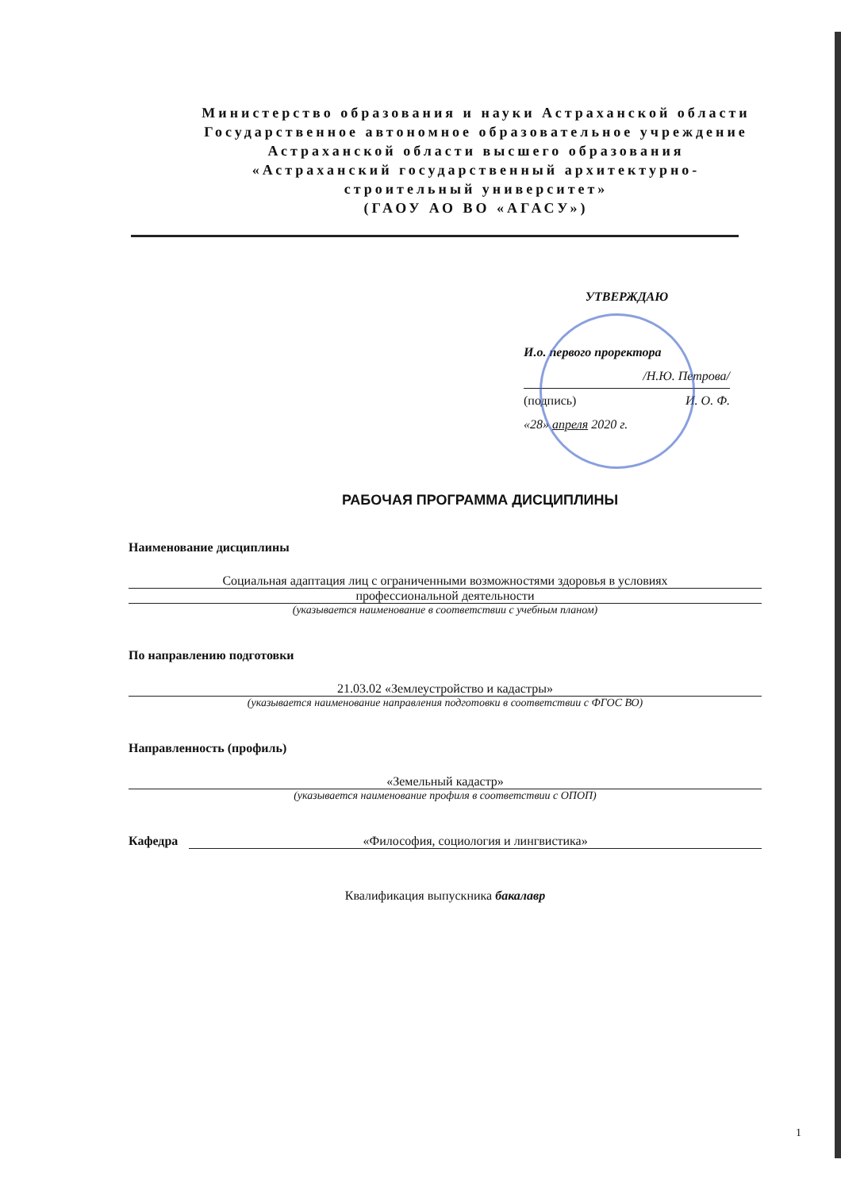Министерство образования и науки Астраханской области
Государственное автономное образовательное учреждение
Астраханской области высшего образования
«Астраханский государственный архитектурно-
строительный университет»
(ГАОУ АО ВО «АГАСУ»)
УТВЕРЖДАЮ
И.о. первого проректора
/Н.Ю. Петрова/
(подпись) И. О. Ф.
«28» апреля 2020 г.
РАБОЧАЯ ПРОГРАММА ДИСЦИПЛИНЫ
Наименование дисциплины
Социальная адаптация лиц с ограниченными возможностями здоровья в условиях
профессиональной деятельности
(указывается наименование в соответствии с учебным планом)
По направлению подготовки
21.03.02 «Землеустройство и кадастры»
(указывается наименование направления подготовки в соответствии с ФГОС ВО)
Направленность (профиль)
«Земельный кадастр»
(указывается наименование профиля в соответствии с ОПОП)
Кафедра «Философия, социология и лингвистика»
Квалификация выпускника бакалавр
1